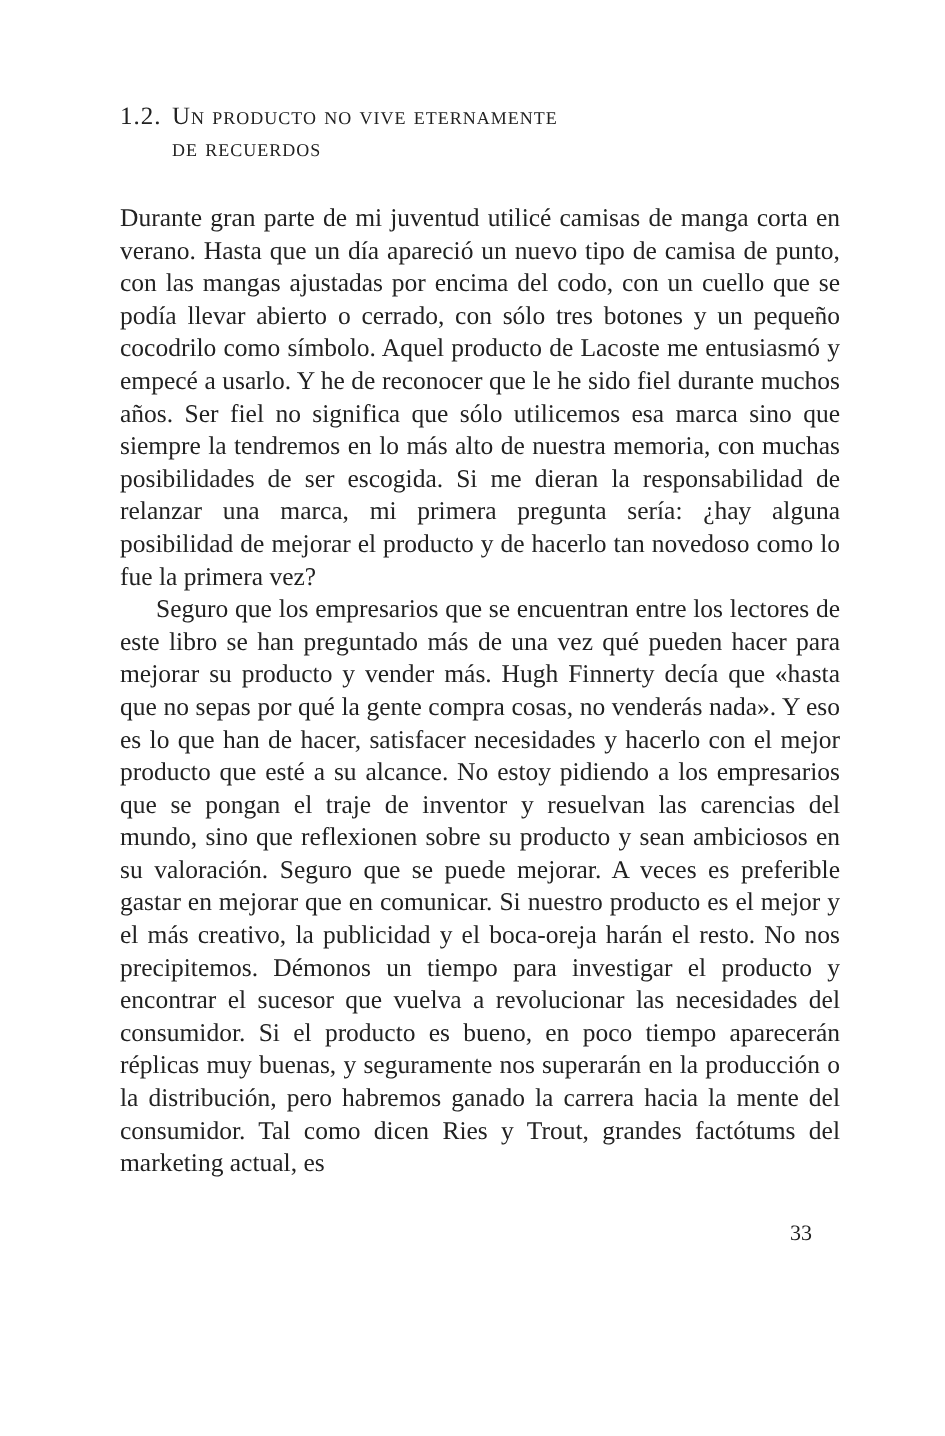1.2. Un producto no vive eternamente
de recuerdos
Durante gran parte de mi juventud utilicé camisas de manga corta en verano. Hasta que un día apareció un nuevo tipo de camisa de punto, con las mangas ajustadas por encima del codo, con un cuello que se podía llevar abierto o cerrado, con sólo tres botones y un pequeño cocodrilo como símbolo. Aquel producto de Lacoste me entusiasmó y empecé a usarlo. Y he de reconocer que le he sido fiel durante muchos años. Ser fiel no significa que sólo utilicemos esa marca sino que siempre la tendremos en lo más alto de nuestra memoria, con muchas posibilidades de ser escogida. Si me dieran la responsabilidad de relanzar una marca, mi primera pregunta sería: ¿hay alguna posibilidad de mejorar el producto y de hacerlo tan novedoso como lo fue la primera vez?
Seguro que los empresarios que se encuentran entre los lectores de este libro se han preguntado más de una vez qué pueden hacer para mejorar su producto y vender más. Hugh Finnerty decía que «hasta que no sepas por qué la gente compra cosas, no venderás nada». Y eso es lo que han de hacer, satisfacer necesidades y hacerlo con el mejor producto que esté a su alcance. No estoy pidiendo a los empresarios que se pongan el traje de inventor y resuelvan las carencias del mundo, sino que reflexionen sobre su producto y sean ambiciosos en su valoración. Seguro que se puede mejorar. A veces es preferible gastar en mejorar que en comunicar. Si nuestro producto es el mejor y el más creativo, la publicidad y el boca-oreja harán el resto. No nos precipitemos. Démonos un tiempo para investigar el producto y encontrar el sucesor que vuelva a revolucionar las necesidades del consumidor. Si el producto es bueno, en poco tiempo aparecerán réplicas muy buenas, y seguramente nos superarán en la producción o la distribución, pero habremos ganado la carrera hacia la mente del consumidor. Tal como dicen Ries y Trout, grandes factótums del marketing actual, es
33